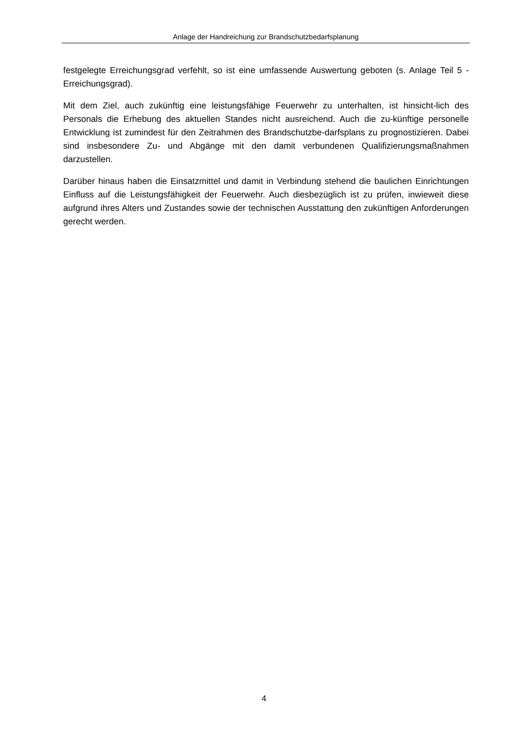Anlage der Handreichung zur Brandschutzbedarfsplanung
festgelegte Erreichungsgrad verfehlt, so ist eine umfassende Auswertung geboten (s. Anlage Teil 5 - Erreichungsgrad).
Mit dem Ziel, auch zukünftig eine leistungsfähige Feuerwehr zu unterhalten, ist hinsicht-lich des Personals die Erhebung des aktuellen Standes nicht ausreichend. Auch die zu-künftige personelle Entwicklung ist zumindest für den Zeitrahmen des Brandschutzbe-darfsplans zu prognostizieren. Dabei sind insbesondere Zu- und Abgänge mit den damit verbundenen Qualifizierungsmaßnahmen darzustellen.
Darüber hinaus haben die Einsatzmittel und damit in Verbindung stehend die baulichen Einrichtungen Einfluss auf die Leistungsfähigkeit der Feuerwehr. Auch diesbezüglich ist zu prüfen, inwieweit diese aufgrund ihres Alters und Zustandes sowie der technischen Ausstattung den zukünftigen Anforderungen gerecht werden.
4